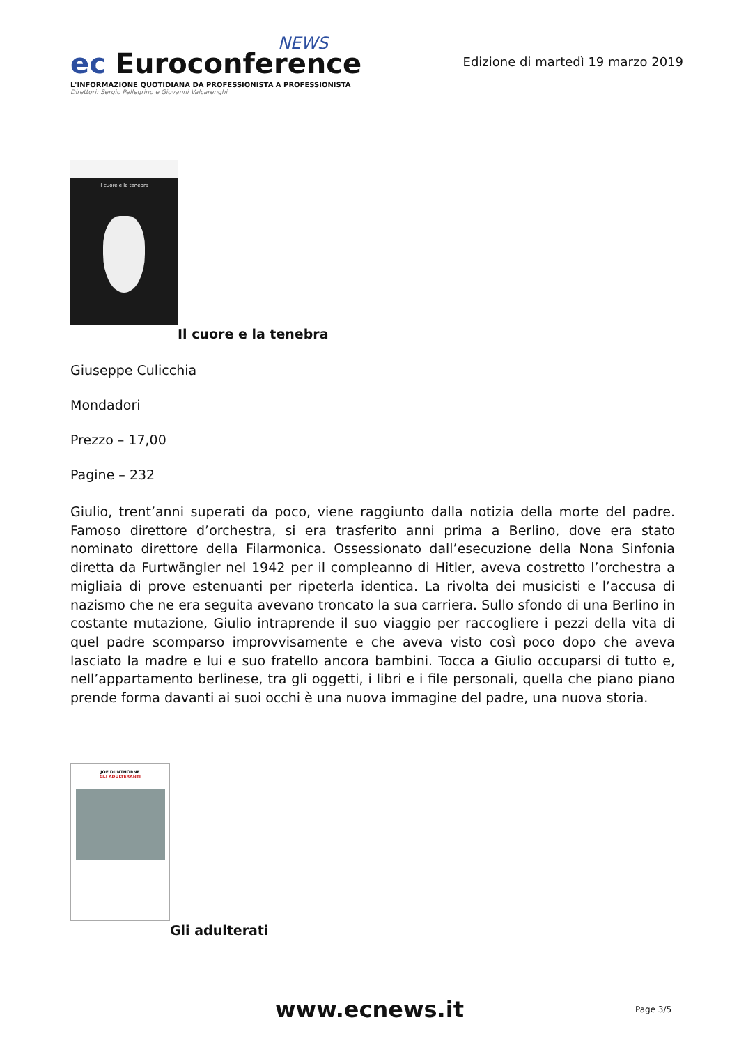NEWS
ec Euroconference
L'INFORMAZIONE QUOTIDIANA DA PROFESSIONISTA A PROFESSIONISTA
Direttori: Sergio Pellegrino e Giovanni Valcarenghi
Edizione di martedì 19 marzo 2019
il cuore e la tenebra
Il cuore e la tenebra
Giuseppe Culicchia
Mondadori
Prezzo – 17,00
Pagine – 232
Giulio, trent’anni superati da poco, viene raggiunto dalla notizia della morte del padre. Famoso direttore d’orchestra, si era trasferito anni prima a Berlino, dove era stato nominato direttore della Filarmonica. Ossessionato dall’esecuzione della Nona Sinfonia diretta da Furtwängler nel 1942 per il compleanno di Hitler, aveva costretto l’orchestra a migliaia di prove estenuanti per ripeterla identica. La rivolta dei musicisti e l’accusa di nazismo che ne era seguita avevano troncato la sua carriera. Sullo sfondo di una Berlino in costante mutazione, Giulio intraprende il suo viaggio per raccogliere i pezzi della vita di quel padre scomparso improvvisamente e che aveva visto così poco dopo che aveva lasciato la madre e lui e suo fratello ancora bambini. Tocca a Giulio occuparsi di tutto e, nell’appartamento berlinese, tra gli oggetti, i libri e i file personali, quella che piano piano prende forma davanti ai suoi occhi è una nuova immagine del padre, una nuova storia.
JOE DUNTHORNE
GLI ADULTERANTI
Gli adulterati
www.ecnews.it Page 3/5